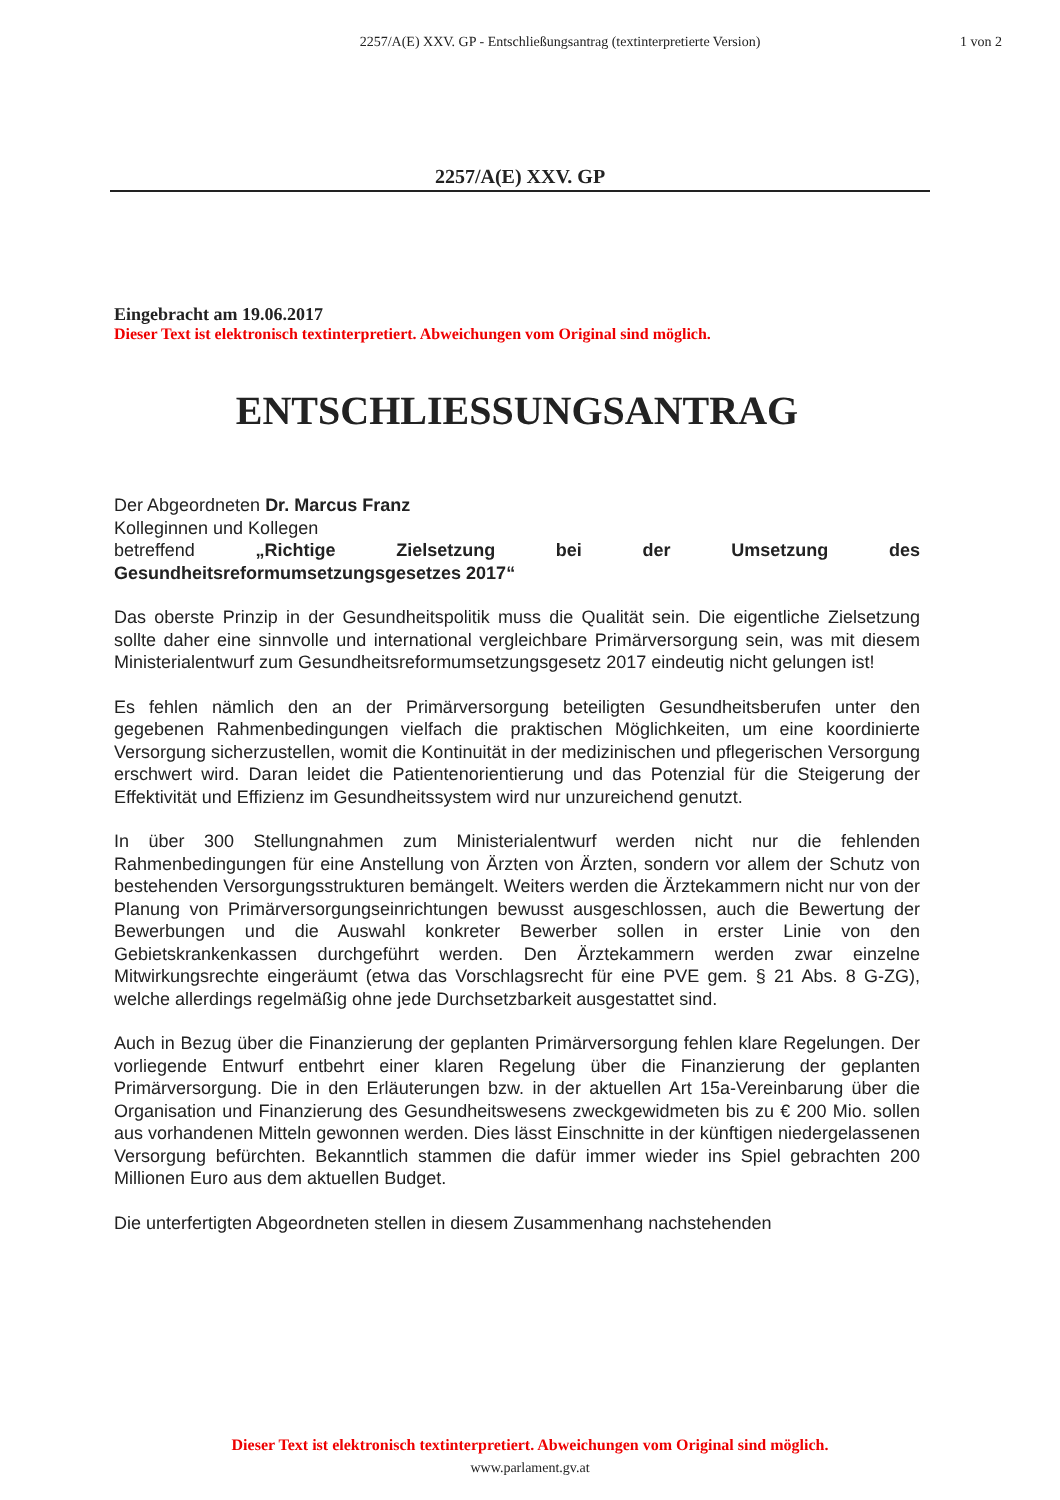2257/A(E) XXV. GP - Entschließungsantrag (textinterpretierte Version)
1 von 2
2257/A(E) XXV. GP
Eingebracht am 19.06.2017
Dieser Text ist elektronisch textinterpretiert. Abweichungen vom Original sind möglich.
ENTSCHLIESSUNGSANTRAG
Der Abgeordneten Dr. Marcus Franz
Kolleginnen und Kollegen
betreffend „Richtige Zielsetzung bei der Umsetzung des Gesundheitsreformumsetzungsgesetzes 2017“
Das oberste Prinzip in der Gesundheitspolitik muss die Qualität sein. Die eigentliche Zielsetzung sollte daher eine sinnvolle und international vergleichbare Primärversorgung sein, was mit diesem Ministerialentwurf zum Gesundheitsreformumsetzungsgesetz 2017 eindeutig nicht gelungen ist!
Es fehlen nämlich den an der Primärversorgung beteiligten Gesundheitsberufen unter den gegebenen Rahmenbedingungen vielfach die praktischen Möglichkeiten, um eine koordinierte Versorgung sicherzustellen, womit die Kontinuität in der medizinischen und pflegerischen Versorgung erschwert wird. Daran leidet die Patientenorientierung und das Potenzial für die Steigerung der Effektivität und Effizienz im Gesundheitssystem wird nur unzureichend genutzt.
In über 300 Stellungnahmen zum Ministerialentwurf werden nicht nur die fehlenden Rahmenbedingungen für eine Anstellung von Ärzten von Ärzten, sondern vor allem der Schutz von bestehenden Versorgungsstrukturen bemängelt. Weiters werden die Ärztekammern nicht nur von der Planung von Primärversorgungseinrichtungen bewusst ausgeschlossen, auch die Bewertung der Bewerbungen und die Auswahl konkreter Bewerber sollen in erster Linie von den Gebietskrankenkassen durchgeführt werden. Den Ärztekammern werden zwar einzelne Mitwirkungsrechte eingeräumt (etwa das Vorschlagsrecht für eine PVE gem. § 21 Abs. 8 G-ZG), welche allerdings regelmäßig ohne jede Durchsetzbarkeit ausgestattet sind.
Auch in Bezug über die Finanzierung der geplanten Primärversorgung fehlen klare Regelungen. Der vorliegende Entwurf entbehrt einer klaren Regelung über die Finanzierung der geplanten Primärversorgung. Die in den Erläuterungen bzw. in der aktuellen Art 15a-Vereinbarung über die Organisation und Finanzierung des Gesundheitswesens zweckgewidmeten bis zu € 200 Mio. sollen aus vorhandenen Mitteln gewonnen werden. Dies lässt Einschnitte in der künftigen niedergelassenen Versorgung befürchten. Bekanntlich stammen die dafür immer wieder ins Spiel gebrachten 200 Millionen Euro aus dem aktuellen Budget.
Die unterfertigten Abgeordneten stellen in diesem Zusammenhang nachstehenden
Dieser Text ist elektronisch textinterpretiert. Abweichungen vom Original sind möglich.
www.parlament.gv.at